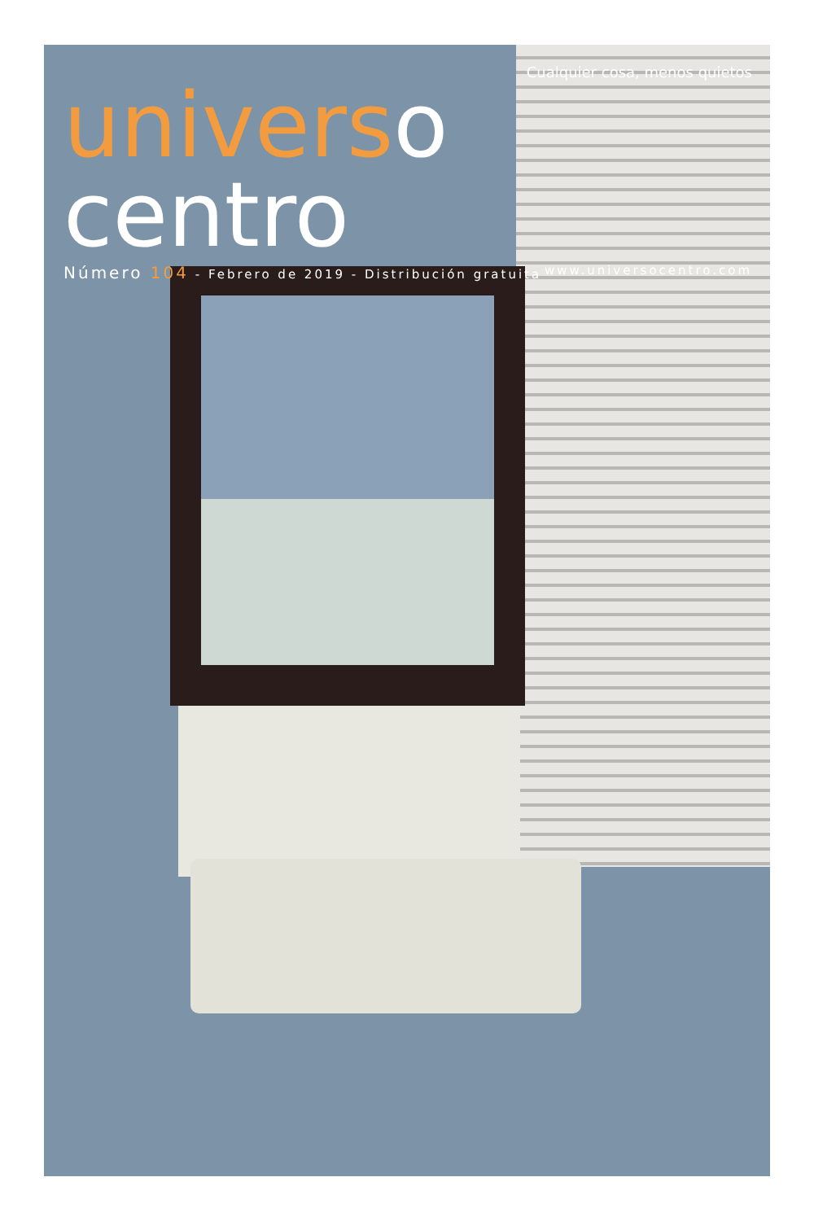Cualquier cosa, menos quietos
universo centro
Número 104 - Febrero de 2019 - Distribución gratuita www.universocentro.com